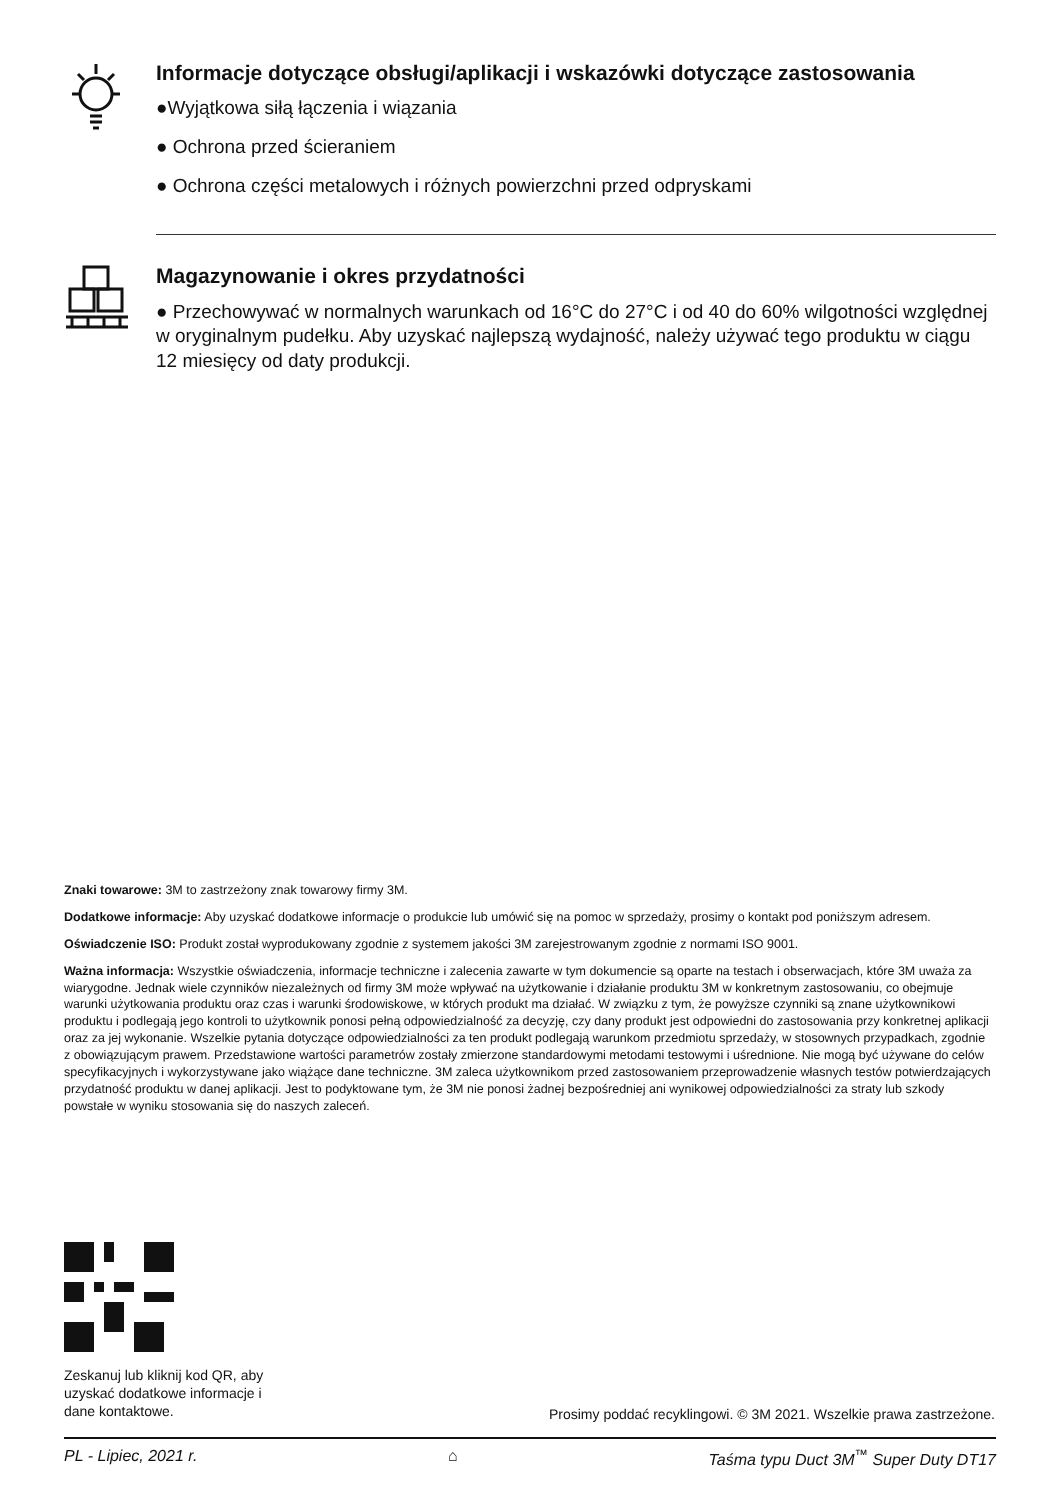Informacje dotyczące obsługi/aplikacji i wskazówki dotyczące zastosowania
●Wyjątkowa siłą łączenia i wiązania
● Ochrona przed ścieraniem
● Ochrona części metalowych i różnych powierzchni przed odpryskami
Magazynowanie i okres przydatności
● Przechowywać w normalnych warunkach od 16°C do 27°C i od 40 do 60% wilgotności względnej w oryginalnym pudełku. Aby uzyskać najlepszą wydajność, należy używać tego produktu w ciągu 12 miesięcy od daty produkcji.
Znaki towarowe: 3M to zastrzeżony znak towarowy firmy 3M.
Dodatkowe informacje: Aby uzyskać dodatkowe informacje o produkcie lub umówić się na pomoc w sprzedaży, prosimy o kontakt pod poniższym adresem.
Oświadczenie ISO: Produkt został wyprodukowany zgodnie z systemem jakości 3M zarejestrowanym zgodnie z normami ISO 9001.
Ważna informacja: Wszystkie oświadczenia, informacje techniczne i zalecenia zawarte w tym dokumencie są oparte na testach i obserwacjach, które 3M uważa za wiarygodne. Jednak wiele czynników niezależnych od firmy 3M może wpływać na użytkowanie i działanie produktu 3M w konkretnym zastosowaniu, co obejmuje warunki użytkowania produktu oraz czas i warunki środowiskowe, w których produkt ma działać. W związku z tym, że powyższe czynniki są znane użytkownikowi produktu i podlegają jego kontroli to użytkownik ponosi pełną odpowiedzialność za decyzję, czy dany produkt jest odpowiedni do zastosowania przy konkretnej aplikacji oraz za jej wykonanie. Wszelkie pytania dotyczące odpowiedzialności za ten produkt podlegają warunkom przedmiotu sprzedaży, w stosownych przypadkach, zgodnie z obowiązującym prawem. Przedstawione wartości parametrów zostały zmierzone standardowymi metodami testowymi i uśrednione. Nie mogą być używane do celów specyfikacyjnych i wykorzystywane jako wiążące dane techniczne. 3M zaleca użytkownikom przed zastosowaniem przeprowadzenie własnych testów potwierdzających przydatność produktu w danej aplikacji. Jest to podyktowane tym, że 3M nie ponosi żadnej bezpośredniej ani wynikowej odpowiedzialności za straty lub szkody powstałe w wyniku stosowania się do naszych zaleceń.
Zeskanuj lub kliknij kod QR, aby
uzyskać dodatkowe informacje i
dane kontaktowe.
Prosimy poddać recyklingowi. © 3M 2021. Wszelkie prawa zastrzeżone.
PL - Lipiec, 2021 r. ⌂ Taśma typu Duct 3M<sup>™</sup> Super Duty DT17